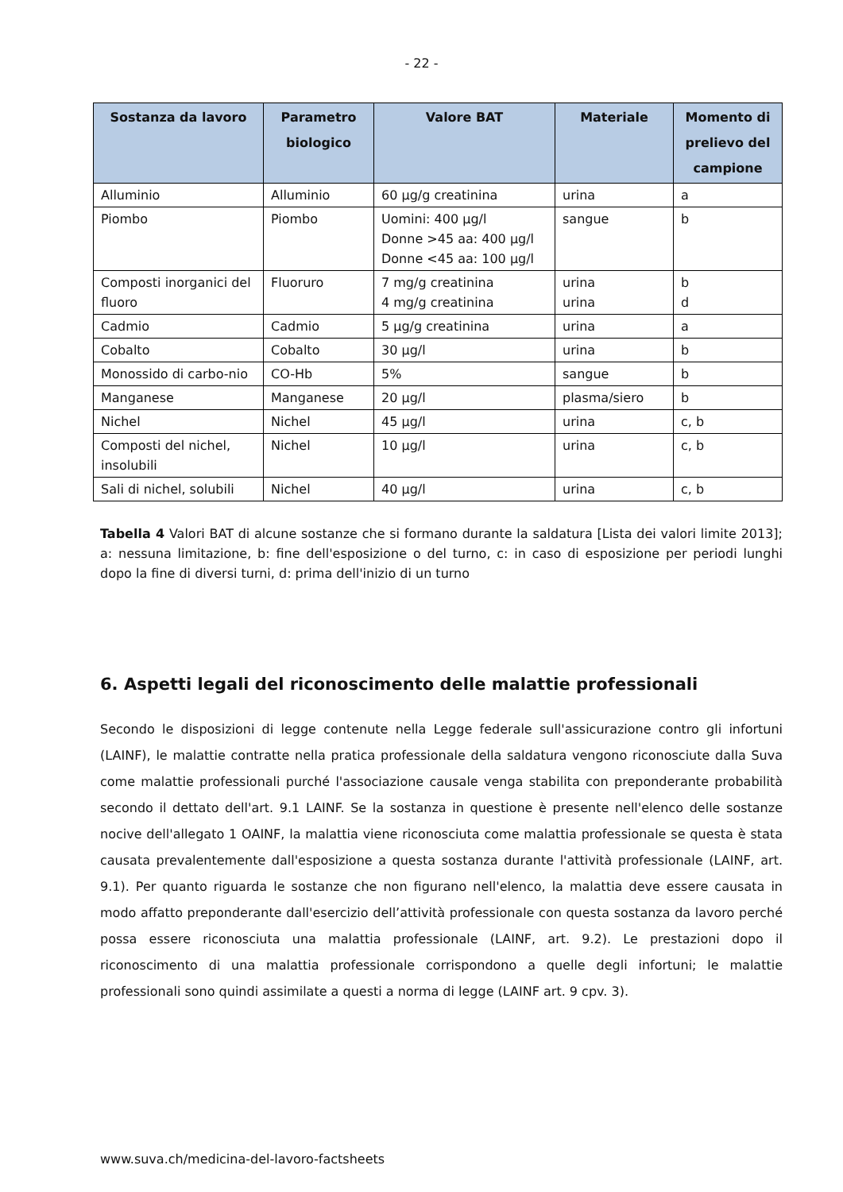- 22 -
| Sostanza da lavoro | Parametro biologico | Valore BAT | Materiale | Momento di prelievo del campione |
| --- | --- | --- | --- | --- |
| Alluminio | Alluminio | 60 µg/g creatinina | urina | a |
| Piombo | Piombo | Uomini: 400 µg/l Donne >45 aa: 400 µg/l Donne <45 aa: 100 µg/l | sangue | b |
| Composti inorganici del fluoro | Fluoruro | 7 mg/g creatinina 4 mg/g creatinina | urina urina | b d |
| Cadmio | Cadmio | 5 µg/g creatinina | urina | a |
| Cobalto | Cobalto | 30 µg/l | urina | b |
| Monossido di carbo-nio | CO-Hb | 5% | sangue | b |
| Manganese | Manganese | 20 µg/l | plasma/siero | b |
| Nichel | Nichel | 45 µg/l | urina | c, b |
| Composti del nichel, insolubili | Nichel | 10 µg/l | urina | c, b |
| Sali di nichel, solubili | Nichel | 40 µg/l | urina | c, b |
Tabella 4 Valori BAT di alcune sostanze che si formano durante la saldatura [Lista dei valori limite 2013]; a: nessuna limitazione, b: fine dell'esposizione o del turno, c: in caso di esposizione per periodi lunghi dopo la fine di diversi turni, d: prima dell'inizio di un turno
6. Aspetti legali del riconoscimento delle malattie professionali
Secondo le disposizioni di legge contenute nella Legge federale sull'assicurazione contro gli infortuni (LAINF), le malattie contratte nella pratica professionale della saldatura vengono riconosciute dalla Suva come malattie professionali purché l'associazione causale venga stabilita con preponderante probabilità secondo il dettato dell'art. 9.1 LAINF. Se la sostanza in questione è presente nell'elenco delle sostanze nocive dell'allegato 1 OAINF, la malattia viene riconosciuta come malattia professionale se questa è stata causata prevalentemente dall'esposizione a questa sostanza durante l'attività professionale (LAINF, art. 9.1). Per quanto riguarda le sostanze che non figurano nell'elenco, la malattia deve essere causata in modo affatto preponderante dall'esercizio dell’attività professionale con questa sostanza da lavoro perché possa essere riconosciuta una malattia professionale (LAINF, art. 9.2). Le prestazioni dopo il riconoscimento di una malattia professionale corrispondono a quelle degli infortuni; le malattie professionali sono quindi assimilate a questi a norma di legge (LAINF art. 9 cpv. 3).
www.suva.ch/medicina-del-lavoro-factsheets